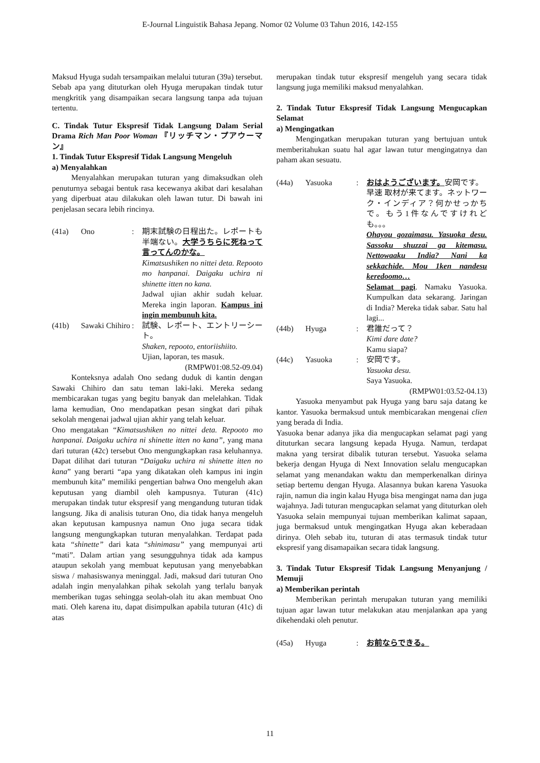E-Journal Linguistik Bahasa Jepang. Nomor 02 Volume 03 Tahun 2016, 142-155
Maksud Hyuga sudah tersampaikan melalui tuturan (39a) tersebut. Sebab apa yang dituturkan oleh Hyuga merupakan tindak tutur mengkritik yang disampaikan secara langsung tanpa ada tujuan tertentu.
C. Tindak Tutur Ekspresif Tidak Langsung Dalam Serial Drama Rich Man Poor Woman 『リッチマン・プアウーマン』
1. Tindak Tutur Ekspresif Tidak Langsung Mengeluh
a) Menyalahkan
Menyalahkan merupakan tuturan yang dimaksudkan oleh penuturnya sebagai bentuk rasa kecewanya akibat dari kesalahan yang diperbuat atau dilakukan oleh lawan tutur. Di bawah ini penjelasan secara lebih rincinya.
(41a) Ono : 期末試験の日程出た。レポートも半端ない。大学うちらに死ねって言ってんのかな。
Kimatsushiken no nittei deta. Repooto mo hanpanai. Daigaku uchira ni shinette itten no kana.
Jadwal ujian akhir sudah keluar. Mereka ingin laporan. Kampus ini ingin membunuh kita.
(41b) Sawaki Chihiro
: 試験、レポート、エントリーシート。
Shaken, repooto, entoriishiito.
Ujian, laporan, tes masuk.
(RMPW01:08.52-09.04)
Konteksnya adalah Ono sedang duduk di kantin dengan Sawaki Chihiro dan satu teman laki-laki. Mereka sedang membicarakan tugas yang begitu banyak dan melelahkan. Tidak lama kemudian, Ono mendapatkan pesan singkat dari pihak sekolah mengenai jadwal ujian akhir yang telah keluar.
Ono mengatakan “Kimatsushiken no nittei deta. Repooto mo hanpanai. Daigaku uchira ni shinette itten no kana”, yang mana dari tuturan (42c) tersebut Ono mengungkapkan rasa keluhannya. Dapat dilihat dari tuturan “Daigaku uchira ni shinette itten no kana” yang berarti “apa yang dikatakan oleh kampus ini ingin membunuh kita” memiliki pengertian bahwa Ono mengeluh akan keputusan yang diambil oleh kampusnya. Tuturan (41c) merupakan tindak tutur ekspresif yang mengandung tuturan tidak langsung. Jika di analisis tuturan Ono, dia tidak hanya mengeluh akan keputusan kampusnya namun Ono juga secara tidak langsung mengungkapkan tuturan menyalahkan. Terdapat pada kata “shinette” dari kata “shinimasu” yang mempunyai arti “mati”. Dalam artian yang sesungguhnya tidak ada kampus ataupun sekolah yang membuat keputusan yang menyebabkan siswa / mahasiswanya meninggal. Jadi, maksud dari tuturan Ono adalah ingin menyalahkan pihak sekolah yang terlalu banyak memberikan tugas sehingga seolah-olah itu akan membuat Ono mati. Oleh karena itu, dapat disimpulkan apabila tuturan (41c) di atas
merupakan tindak tutur ekspresif mengeluh yang secara tidak langsung juga memiliki maksud menyalahkan.
2. Tindak Tutur Ekspresif Tidak Langsung Mengucapkan Selamat
a) Mengingatkan
Mengingatkan merupakan tuturan yang bertujuan untuk memberitahukan suatu hal agar lawan tutur mengingatnya dan paham akan sesuatu.
(44a) Yasuoka : おはようございます。安岡です。
早速 取材が来てます。ネットワーク・インディア？何かせっかちで。もう1件なんですけれども。。。
Ohayou gozaimasu. Yasuoka desu. Sassoku shuzzai ga kitemasu. Nettowaaku India? Nani ka sekkachide. Mou 1ken nandesu keredoomo…
Selamat pagi. Namaku Yasuoka. Kumpulkan data sekarang. Jaringan di India? Mereka tidak sabar. Satu hal lagi...
(44b) Hyuga : 君誰だって？
Kimi dare date?
Kamu siapa?
(44c) Yasuoka : 安岡です。
Yasuoka desu.
Saya Yasuoka.
(RMPW01:03.52-04.13)
Yasuoka menyambut pak Hyuga yang baru saja datang ke kantor. Yasuoka bermaksud untuk membicarakan mengenai clien yang berada di India.
Yasuoka benar adanya jika dia mengucapkan selamat pagi yang dituturkan secara langsung kepada Hyuga. Namun, terdapat makna yang tersirat dibalik tuturan tersebut. Yasuoka selama bekerja dengan Hyuga di Next Innovation selalu mengucapkan selamat yang menandakan waktu dan memperkenalkan dirinya setiap bertemu dengan Hyuga. Alasannya bukan karena Yasuoka rajin, namun dia ingin kalau Hyuga bisa mengingat nama dan juga wajahnya. Jadi tuturan mengucapkan selamat yang dituturkan oleh Yasuoka selain mempunyai tujuan memberikan kalimat sapaan, juga bermaksud untuk mengingatkan Hyuga akan keberadaan dirinya. Oleh sebab itu, tuturan di atas termasuk tindak tutur ekspresif yang disamapaikan secara tidak langsung.
3. Tindak Tutur Ekspresif Tidak Langsung Menyanjung / Memuji
a) Memberikan perintah
Memberikan perintah merupakan tuturan yang memiliki tujuan agar lawan tutur melakukan atau menjalankan apa yang dikehendaki oleh penutur.
(45a) Hyuga : お前ならできる。
11